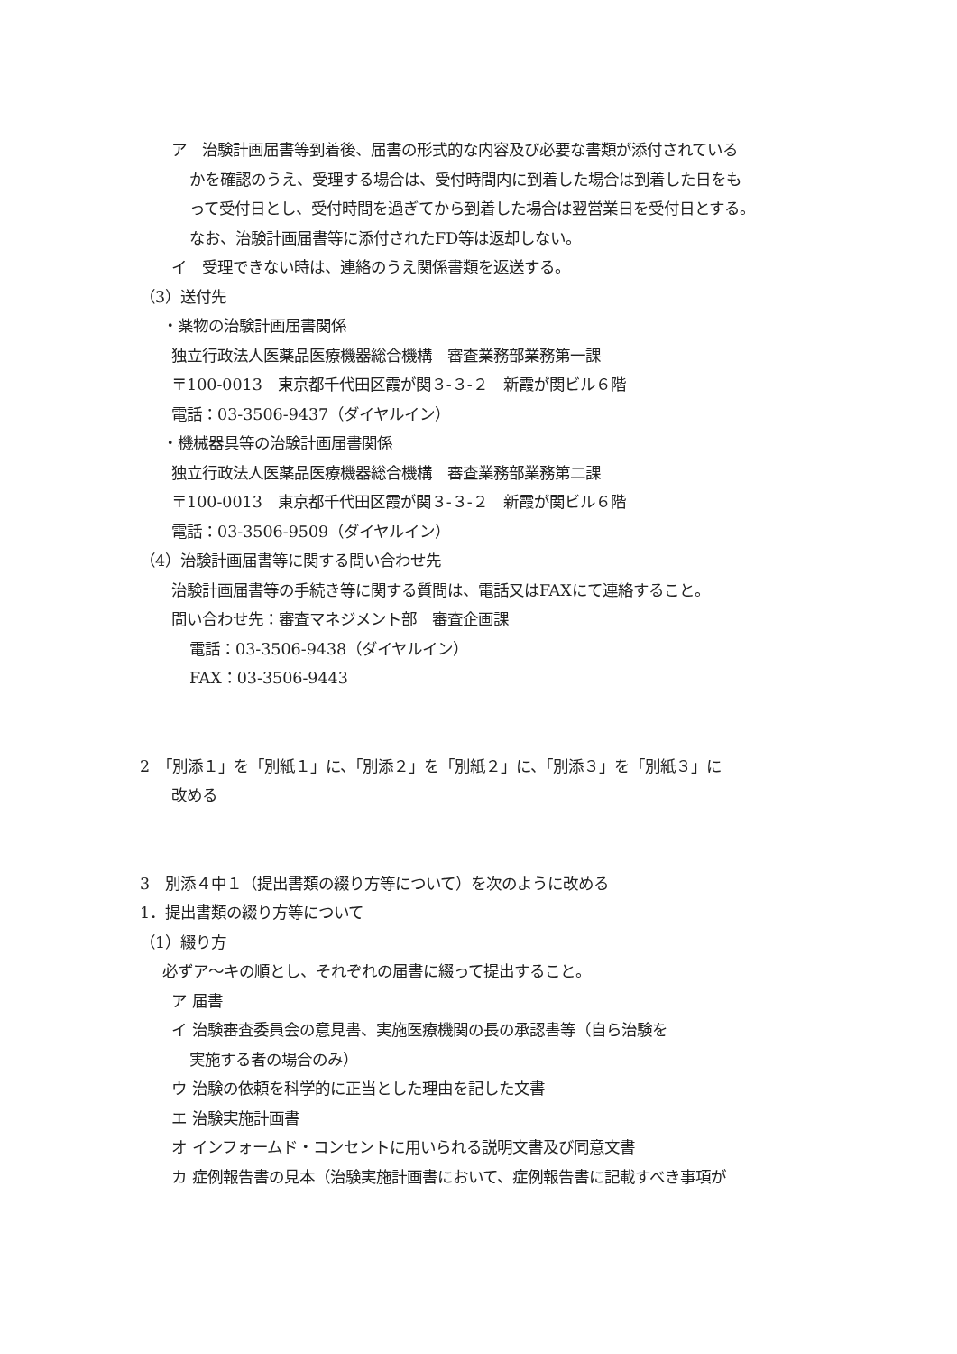ア　治験計画届書等到着後、届書の形式的な内容及び必要な書類が添付されている
かを確認のうえ、受理する場合は、受付時間内に到着した場合は到着した日をも
って受付日とし、受付時間を過ぎてから到着した場合は翌営業日を受付日とする。
なお、治験計画届書等に添付されたFD等は返却しない。
イ　受理できない時は、連絡のうえ関係書類を返送する。
（3）送付先
・薬物の治験計画届書関係
独立行政法人医薬品医療機器総合機構　審査業務部業務第一課
〒100-0013　東京都千代田区霞が関３-３-２　新霞が関ビル６階
電話：03-3506-9437（ダイヤルイン）
・機械器具等の治験計画届書関係
独立行政法人医薬品医療機器総合機構　審査業務部業務第二課
〒100-0013　東京都千代田区霞が関３-３-２　新霞が関ビル６階
電話：03-3506-9509（ダイヤルイン）
（4）治験計画届書等に関する問い合わせ先
治験計画届書等の手続き等に関する質問は、電話又はFAXにて連絡すること。
問い合わせ先：審査マネジメント部　審査企画課
電話：03-3506-9438（ダイヤルイン）
FAX：03-3506-9443
2　「別添１」を「別紙１」に、「別添２」を「別紙２」に、「別添３」を「別紙３」に
改める
3　別添４中１（提出書類の綴り方等について）を次のように改める
1．提出書類の綴り方等について
（1）綴り方
必ずア～キの順とし、それぞれの届書に綴って提出すること。
ア 届書
イ 治験審査委員会の意見書、実施医療機関の長の承認書等（自ら治験を
実施する者の場合のみ）
ウ 治験の依頼を科学的に正当とした理由を記した文書
エ 治験実施計画書
オ インフォームド・コンセントに用いられる説明文書及び同意文書
カ 症例報告書の見本（治験実施計画書において、症例報告書に記載すべき事項が